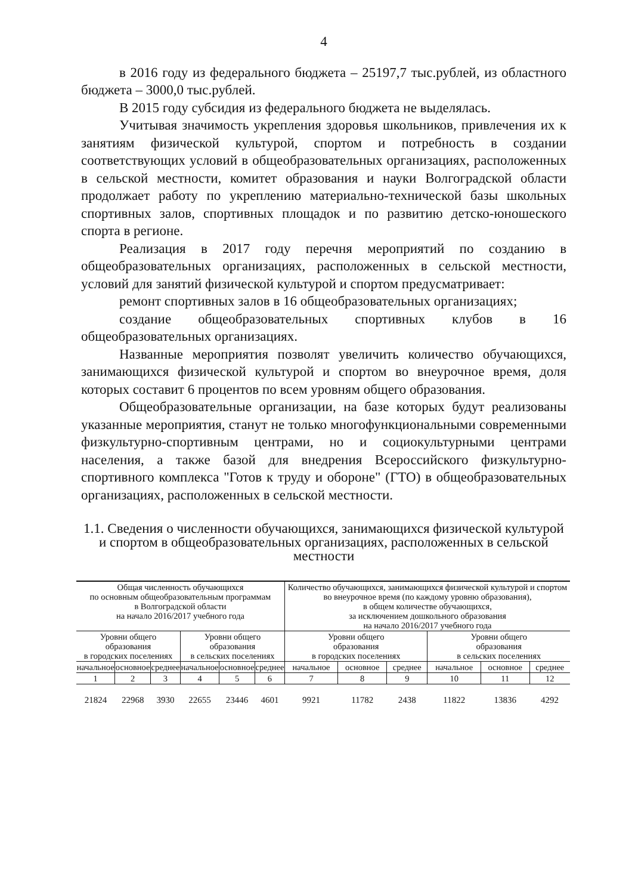4
в 2016 году из федерального бюджета – 25197,7 тыс.рублей, из областного бюджета – 3000,0 тыс.рублей.
В 2015 году субсидия из федерального бюджета не выделялась.
Учитывая значимость укрепления здоровья школьников, привлечения их к занятиям физической культурой, спортом и потребность в создании соответствующих условий в общеобразовательных организациях, расположенных в сельской местности, комитет образования и науки Волгоградской области продолжает работу по укреплению материально-технической базы школьных спортивных залов, спортивных площадок и по развитию детско-юношеского спорта в регионе.
Реализация в 2017 году перечня мероприятий по созданию в общеобразовательных организациях, расположенных в сельской местности, условий для занятий физической культурой и спортом предусматривает:
ремонт спортивных залов в 16 общеобразовательных организациях;
создание общеобразовательных спортивных клубов в 16 общеобразовательных организациях.
Названные мероприятия позволят увеличить количество обучающихся, занимающихся физической культурой и спортом во внеурочное время, доля которых составит 6 процентов по всем уровням общего образования.
Общеобразовательные организации, на базе которых будут реализованы указанные мероприятия, станут не только многофункциональными современными физкультурно-спортивным центрами, но и социокультурными центрами населения, а также базой для внедрения Всероссийского физкультурно-спортивного комплекса "Готов к труду и обороне" (ГТО) в общеобразовательных организациях, расположенных в сельской местности.
1.1. Сведения о численности обучающихся, занимающихся физической культурой и спортом в общеобразовательных организациях, расположенных в сельской местности
| Общая численность обучающихся по основным общеобразовательным программам в Волгоградской области на начало 2016/2017 учебного года | | | | | | Количество обучающихся, занимающихся физической культурой и спортом во внеурочное время (по каждому уровню образования), в общем количестве обучающихся, за исключением дошкольного образования на начало 2016/2017 учебного года | | | | | |
| --- | --- | --- | --- | --- | --- | --- | --- | --- | --- | --- | --- |
| Уровни общего образования в городских поселениях | | | Уровни общего образования в сельских поселениях | | | Уровни общего образования в городских поселениях | | | Уровни общего образования в сельских поселениях | | |
| начальное | основное | среднее | начальное | основное | среднее | начальное | основное | среднее | начальное | основное | среднее |
| 1 | 2 | 3 | 4 | 5 | 6 | 7 | 8 | 9 | 10 | 11 | 12 |
| 21824 | 22968 | 3930 | 22655 | 23446 | 4601 | 9921 | 11782 | 2438 | 11822 | 13836 | 4292 |